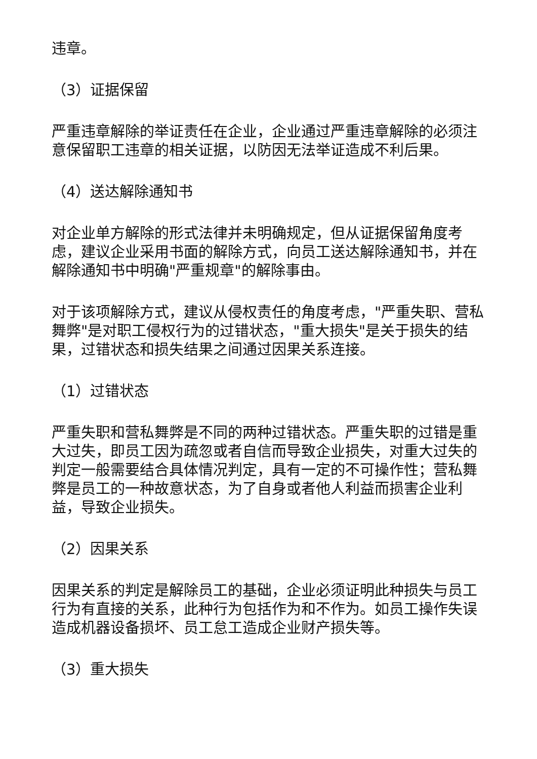违章。
（3）证据保留
严重违章解除的举证责任在企业，企业通过严重违章解除的必须注意保留职工违章的相关证据，以防因无法举证造成不利后果。
（4）送达解除通知书
对企业单方解除的形式法律并未明确规定，但从证据保留角度考虑，建议企业采用书面的解除方式，向员工送达解除通知书，并在解除通知书中明确"严重规章"的解除事由。
对于该项解除方式，建议从侵权责任的角度考虑，"严重失职、营私舞弊"是对职工侵权行为的过错状态，"重大损失"是关于损失的结果，过错状态和损失结果之间通过因果关系连接。
（1）过错状态
严重失职和营私舞弊是不同的两种过错状态。严重失职的过错是重大过失，即员工因为疏忽或者自信而导致企业损失，对重大过失的判定一般需要结合具体情况判定，具有一定的不可操作性；营私舞弊是员工的一种故意状态，为了自身或者他人利益而损害企业利益，导致企业损失。
（2）因果关系
因果关系的判定是解除员工的基础，企业必须证明此种损失与员工行为有直接的关系，此种行为包括作为和不作为。如员工操作失误造成机器设备损坏、员工怠工造成企业财产损失等。
（3）重大损失